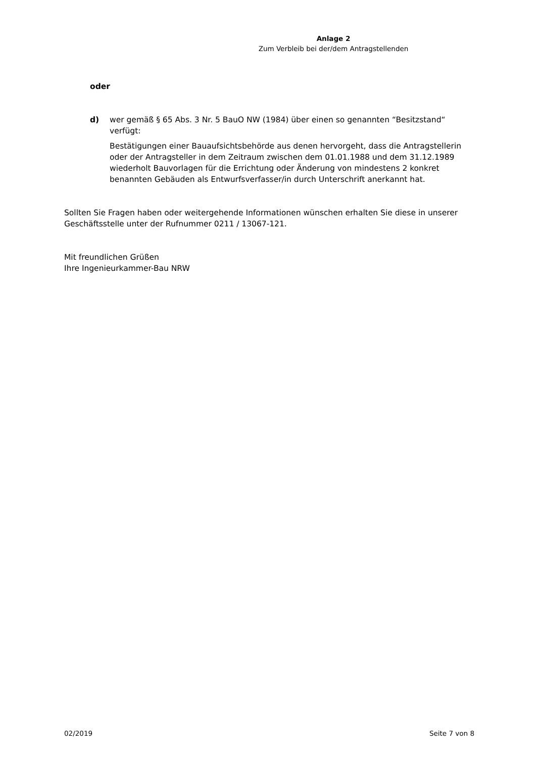Anlage 2
Zum Verbleib bei der/dem Antragstellenden
oder
d) wer gemäß § 65 Abs. 3 Nr. 5 BauO NW (1984) über einen so genannten “Besitzstand“ verfügt:
Bestätigungen einer Bauaufsichtsbehörde aus denen hervorgeht, dass die Antragstellerin oder der Antragsteller in dem Zeitraum zwischen dem 01.01.1988 und dem 31.12.1989 wiederholt Bauvorlagen für die Errichtung oder Änderung von mindestens 2 konkret benannten Gebäuden als Entwurfsverfasser/in durch Unterschrift anerkannt hat.
Sollten Sie Fragen haben oder weitergehende Informationen wünschen erhalten Sie diese in unserer Geschäftsstelle unter der Rufnummer 0211 / 13067-121.
Mit freundlichen Grüßen
Ihre Ingenieurkammer-Bau NRW
02/2019 Seite 7 von 8